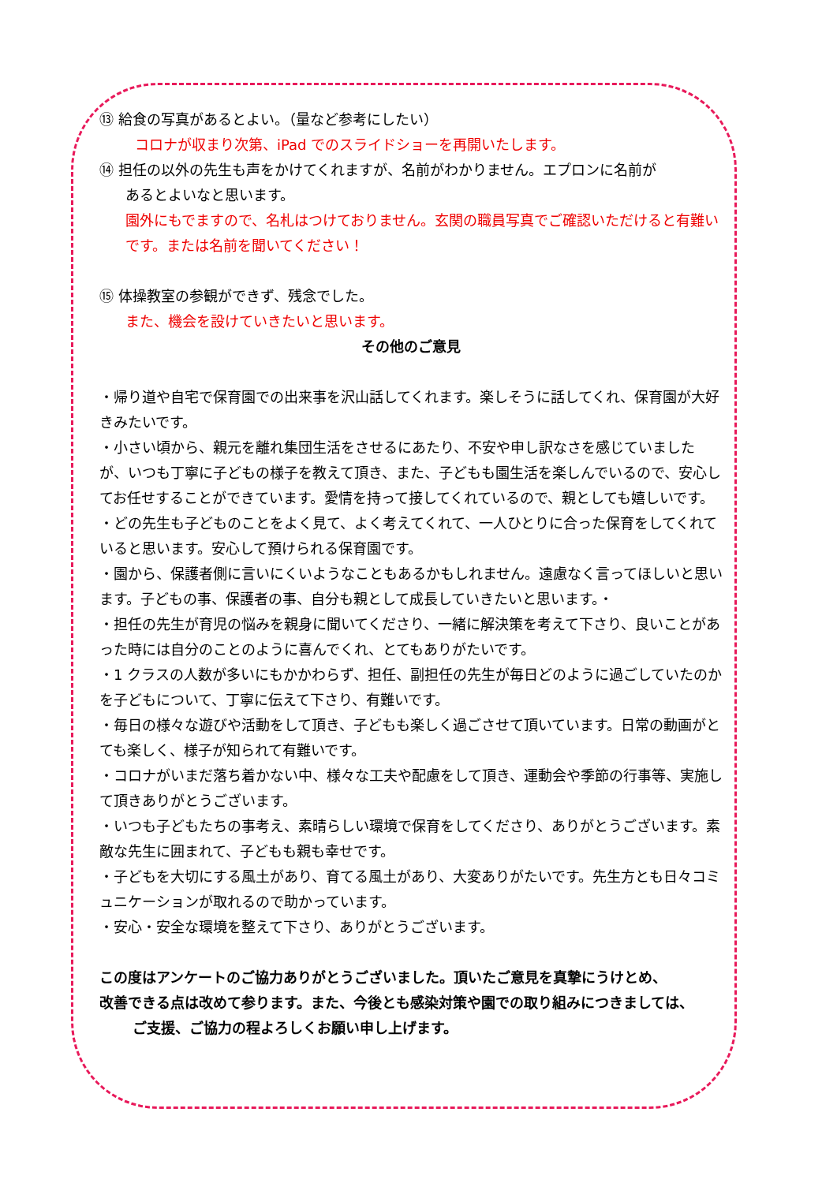⑬ 給食の写真があるとよい。（量など参考にしたい）
コロナが収まり次第、iPad でのスライドショーを再開いたします。
⑭ 担任の以外の先生も声をかけてくれますが、名前がわかりません。エプロンに名前が
あるとよいなと思います。
園外にもでますので、名札はつけておりません。玄関の職員写真でご確認いただけると有難いです。または名前を聞いてください！
⑮ 体操教室の参観ができず、残念でした。
また、機会を設けていきたいと思います。
その他のご意見
・帰り道や自宅で保育園での出来事を沢山話してくれます。楽しそうに話してくれ、保育園が大好きみたいです。
・小さい頃から、親元を離れ集団生活をさせるにあたり、不安や申し訳なさを感じていましたが、いつも丁寧に子どもの様子を教えて頂き、また、子どもも園生活を楽しんでいるので、安心してお任せすることができています。愛情を持って接してくれているので、親としても嬉しいです。
・どの先生も子どものことをよく見て、よく考えてくれて、一人ひとりに合った保育をしてくれていると思います。安心して預けられる保育園です。
・園から、保護者側に言いにくいようなこともあるかもしれません。遠慮なく言ってほしいと思います。子どもの事、保護者の事、自分も親として成長していきたいと思います。・
・担任の先生が育児の悩みを親身に聞いてくださり、一緒に解決策を考えて下さり、良いことがあった時には自分のことのように喜んでくれ、とてもありがたいです。
・1 クラスの人数が多いにもかかわらず、担任、副担任の先生が毎日どのように過ごしていたのかを子どもについて、丁寧に伝えて下さり、有難いです。
・毎日の様々な遊びや活動をして頂き、子どもも楽しく過ごさせて頂いています。日常の動画がとても楽しく、様子が知られて有難いです。
・コロナがいまだ落ち着かない中、様々な工夫や配慮をして頂き、運動会や季節の行事等、実施して頂きありがとうございます。
・いつも子どもたちの事考え、素晴らしい環境で保育をしてくださり、ありがとうございます。素敵な先生に囲まれて、子どもも親も幸せです。
・子どもを大切にする風土があり、育てる風土があり、大変ありがたいです。先生方とも日々コミュニケーションが取れるので助かっています。
・安心・安全な環境を整えて下さり、ありがとうございます。
この度はアンケートのご協力ありがとうございました。頂いたご意見を真摯にうけとめ、
改善できる点は改めて参ります。また、今後とも感染対策や園での取り組みにつきましては、
ご支援、ご協力の程よろしくお願い申し上げます。